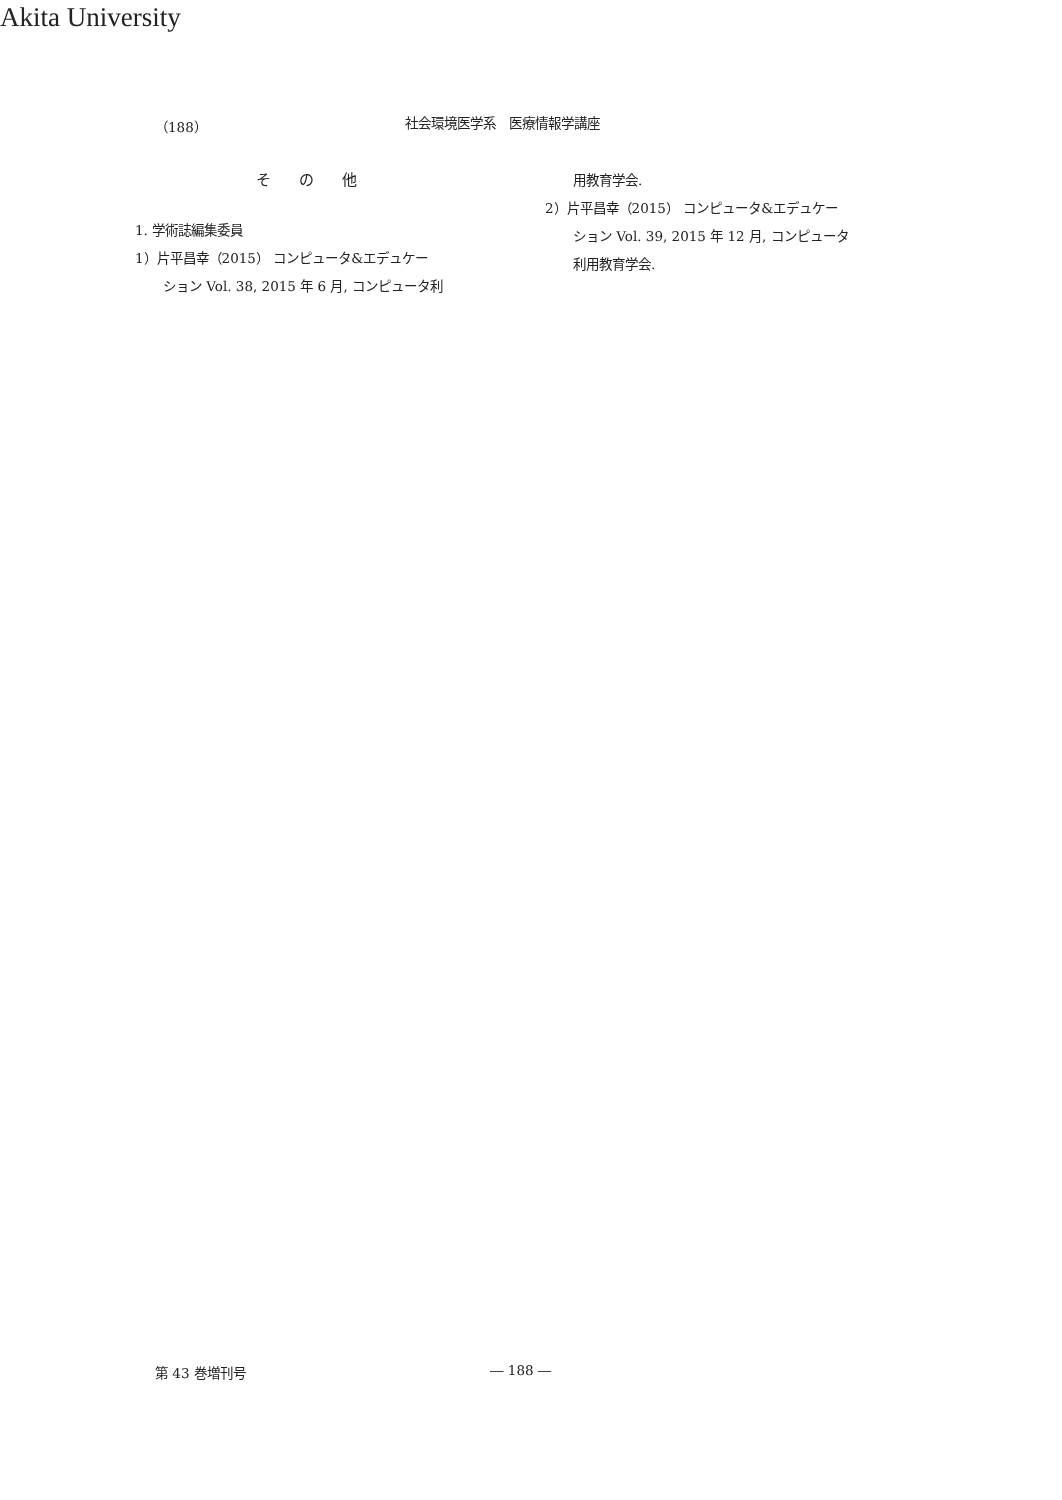Akita University
（188） 社会環境医学系　医療情報学講座
その他
1. 学術誌編集委員
1）片平昌幸（2015） コンピュータ&エデュケー
ション Vol. 38, 2015 年 6 月, コンピュータ利
用教育学会.
2）片平昌幸（2015） コンピュータ&エデュケー
ション Vol. 39, 2015 年 12 月, コンピュータ
利用教育学会.
第 43 巻増刊号 ― 188 ―